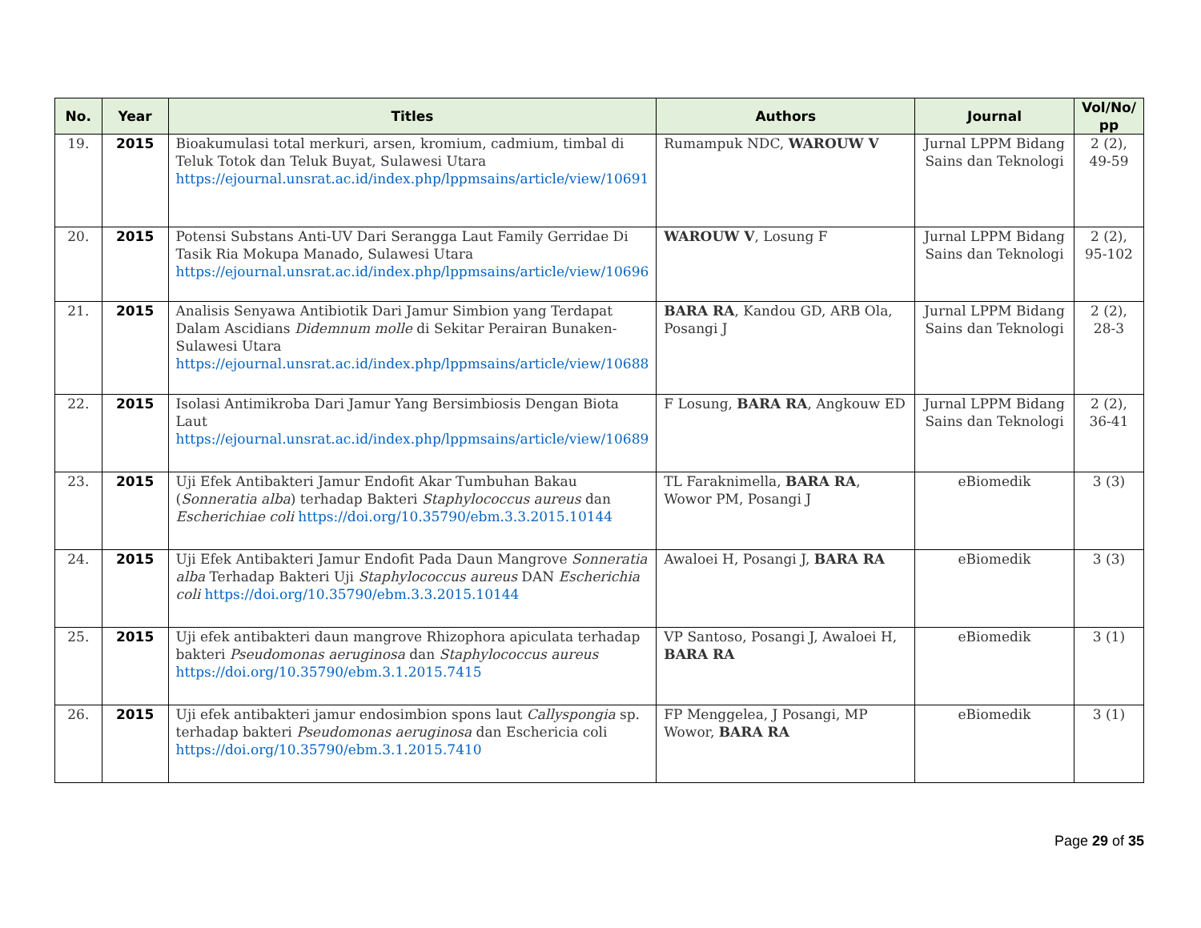| No. | Year | Titles | Authors | Journal | Vol/No/ pp |
| --- | --- | --- | --- | --- | --- |
| 19. | 2015 | Bioakumulasi total merkuri, arsen, kromium, cadmium, timbal di Teluk Totok dan Teluk Buyat, Sulawesi Utara https://ejournal.unsrat.ac.id/index.php/lppmsains/article/view/10691 | Rumampuk NDC, WAROUW V | Jurnal LPPM Bidang Sains dan Teknologi | 2 (2), 49-59 |
| 20. | 2015 | Potensi Substans Anti-UV Dari Serangga Laut Family Gerridae Di Tasik Ria Mokupa Manado, Sulawesi Utara https://ejournal.unsrat.ac.id/index.php/lppmsains/article/view/10696 | WAROUW V , Losung F | Jurnal LPPM Bidang Sains dan Teknologi | 2 (2), 95-102 |
| 21. | 2015 | Analisis Senyawa Antibiotik Dari Jamur Simbion yang Terdapat Dalam Ascidians Didemnum molle di Sekitar Perairan Bunaken-Sulawesi Utara https://ejournal.unsrat.ac.id/index.php/lppmsains/article/view/10688 | BARA RA , Kandou GD, ARB Ola, Posangi J | Jurnal LPPM Bidang Sains dan Teknologi | 2 (2), 28-3 |
| 22. | 2015 | Isolasi Antimikroba Dari Jamur Yang Bersimbiosis Dengan Biota Laut https://ejournal.unsrat.ac.id/index.php/lppmsains/article/view/10689 | F Losung, BARA RA , Angkouw ED | Jurnal LPPM Bidang Sains dan Teknologi | 2 (2), 36-41 |
| 23. | 2015 | Uji Efek Antibakteri Jamur Endofit Akar Tumbuhan Bakau ( Sonneratia alba ) terhadap Bakteri Staphylococcus aureus dan Escherichiae coli https://doi.org/10.35790/ebm.3.3.2015.10144 | TL Faraknimella, BARA RA , Wowor PM, Posangi J | eBiomedik | 3 (3) |
| 24. | 2015 | Uji Efek Antibakteri Jamur Endofit Pada Daun Mangrove Sonneratia alba Terhadap Bakteri Uji Staphylococcus aureus DAN Escherichia coli https://doi.org/10.35790/ebm.3.3.2015.10144 | Awaloei H, Posangi J, BARA RA | eBiomedik | 3 (3) |
| 25. | 2015 | Uji efek antibakteri daun mangrove Rhizophora apiculata terhadap bakteri Pseudomonas aeruginosa dan Staphylococcus aureus https://doi.org/10.35790/ebm.3.1.2015.7415 | VP Santoso, Posangi J, Awaloei H, BARA RA | eBiomedik | 3 (1) |
| 26. | 2015 | Uji efek antibakteri jamur endosimbion spons laut Callyspongia sp. terhadap bakteri Pseudomonas aeruginosa dan Eschericia coli https://doi.org/10.35790/ebm.3.1.2015.7410 | FP Menggelea, J Posangi, MP Wowor, BARA RA | eBiomedik | 3 (1) |
Page 29 of 35